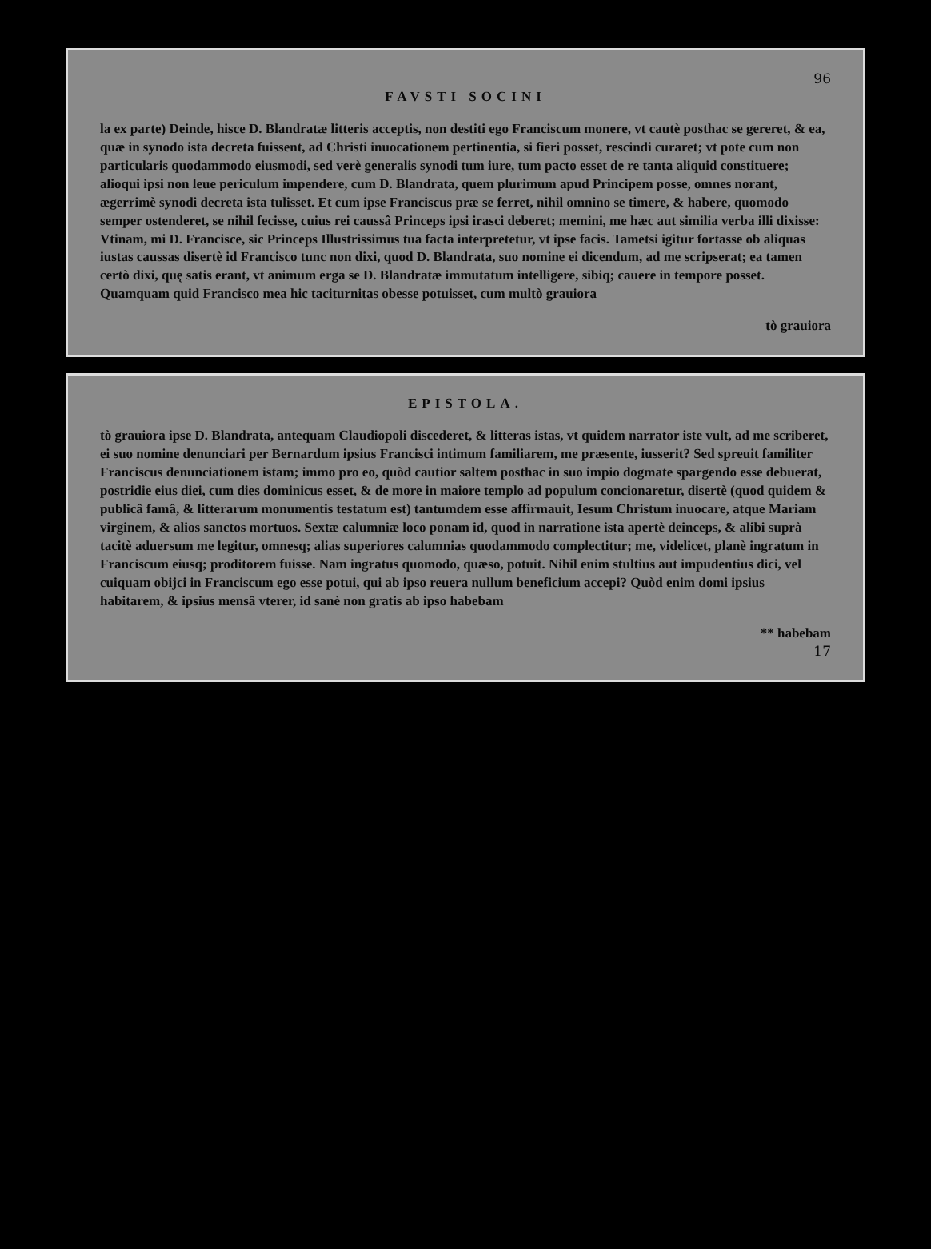96
FAVSTI SOCINI
la ex parte) Deinde, hisce D. Blandratæ litteris acceptis, non destiti ego Franciscum monere, vt cautè posthac se gereret, & ea, quæ in synodo ista decreta fuissent, ad Christi inuocationem pertinentia, si fieri posset, rescindi curaret; vt pote cum non particularis quodammodo eiusmodi, sed verè generalis synodi tum iure, tum pacto esset de re tanta aliquid constituere; alioqui ipsi non leue periculum impendere, cum D. Blandrata, quem plurimum apud Principem posse, omnes norant, ægerrimè synodi decreta ista tulisset. Et cum ipse Franciscus præ se ferret, nihil omnino se timere, & habere, quomodo semper ostenderet, se nihil fecisse, cuius rei caussâ Princeps ipsi irasci deberet; memini, me hæc aut similia verba illi dixisse: Vtinam, mi D. Francisce, sic Princeps Illustrissimus tua facta interpretetur, vt ipse facis. Tametsi igitur fortasse ob aliquas iustas caussas disertè id Francisco tunc non dixi, quod D. Blandrata, suo nomine ei dicendum, ad me scripserat; ea tamen certò dixi, quę satis erant, vt animum erga se D. Blandratæ immutatum intelligere, sibiq; cauere in tempore posset. Quamquam quid Francisco mea hic taciturnitas obesse potuisset, cum multò grauiora
tò grauiora
EPISTOLA.
tò grauiora ipse D. Blandrata, antequam Claudiopoli discederet, & litteras istas, vt quidem narrator iste vult, ad me scriberet, ei suo nomine denunciari per Bernardum ipsius Francisci intimum familiarem, me præsente, iusserit? Sed spreuit familiter Franciscus denunciationem istam; immo pro eo, quòd cautior saltem posthac in suo impio dogmate spargendo esse debuerat, postridie eius diei, cum dies dominicus esset, & de more in maiore templo ad populum concionaretur, disertè (quod quidem & publicâ famâ, & litterarum monumentis testatum est) tantumdem esse affirmauit, Iesum Christum inuocare, atque Mariam virginem, & alios sanctos mortuos. Sextæ calumniæ loco ponam id, quod in narratione ista apertè deinceps, & alibi suprà tacitè aduersum me legitur, omnesq; alias superiores calumnias quodammodo complectitur; me, videlicet, planè ingratum in Franciscum eiusq; proditorem fuisse. Nam ingratus quomodo, quæso, potuit. Nihil enim stultius aut impudentius dici, vel cuiquam obijci in Franciscum ego esse potui, qui ab ipso reuera nullum beneficium accepi? Quòd enim domi ipsius habitarem, & ipsius mensâ vterer, id sanè non gratis ab ipso habebam
** habebam
17